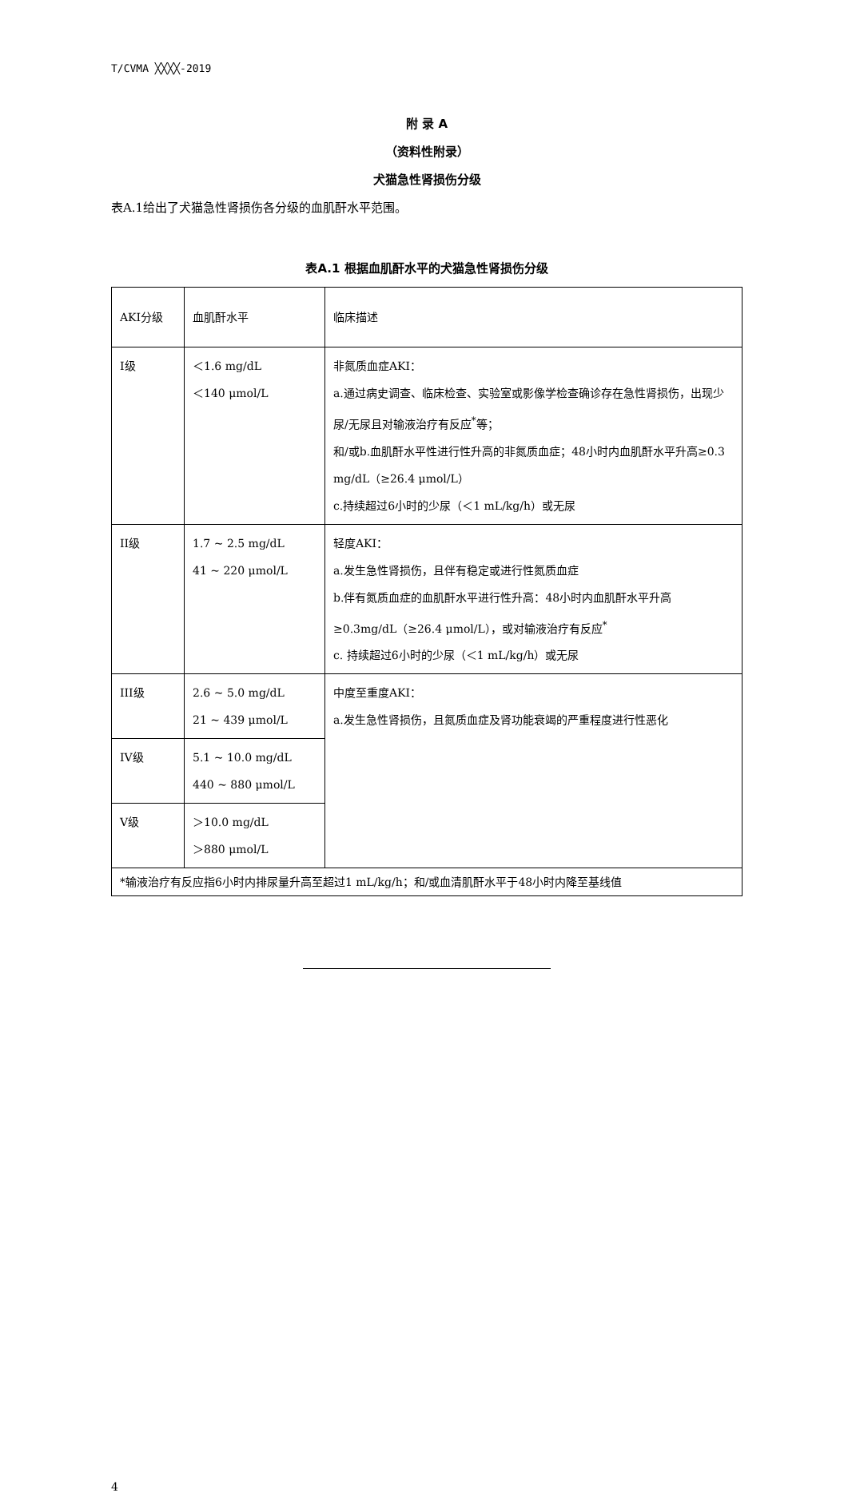T/CVMA ╳╳╳╳-2019
附 录 A
（资料性附录）
犬猫急性肾损伤分级
表A.1给出了犬猫急性肾损伤各分级的血肌酐水平范围。
表A.1 根据血肌酐水平的犬猫急性肾损伤分级
| AKI分级 | 血肌酐水平 | 临床描述 |
| I级 | ＜1.6 mg/dL ＜140 μmol/L | 非氮质血症AKI： a.通过病史调查、临床检查、实验室或影像学检查确诊存在急性肾损伤，出现少尿/无尿且对输液治疗有反应<sup>*</sup>等； 和/或b.血肌酐水平性进行性升高的非氮质血症；48小时内血肌酐水平升高≥0.3 mg/dL（≥26.4 μmol/L） c.持续超过6小时的少尿（＜1 mL/kg/h）或无尿 |
| II级 | 1.7 ~ 2.5 mg/dL 41 ~ 220 μmol/L | 轻度AKI： a.发生急性肾损伤，且伴有稳定或进行性氮质血症 b.伴有氮质血症的血肌酐水平进行性升高：48小时内血肌酐水平升高≥0.3mg/dL（≥26.4 μmol/L），或对输液治疗有反应<sup>*</sup> c. 持续超过6小时的少尿（＜1 mL/kg/h）或无尿 |
| III级 | 2.6 ~ 5.0 mg/dL 21 ~ 439 μmol/L | 中度至重度AKI： a.发生急性肾损伤，且氮质血症及肾功能衰竭的严重程度进行性恶化 |
| IV级 | 5.1 ~ 10.0 mg/dL 440 ~ 880 μmol/L | |
| V级 | ＞10.0 mg/dL ＞880 μmol/L | |
| *输液治疗有反应指6小时内排尿量升高至超过1 mL/kg/h；和/或血清肌酐水平于48小时内降至基线值 | | |
4